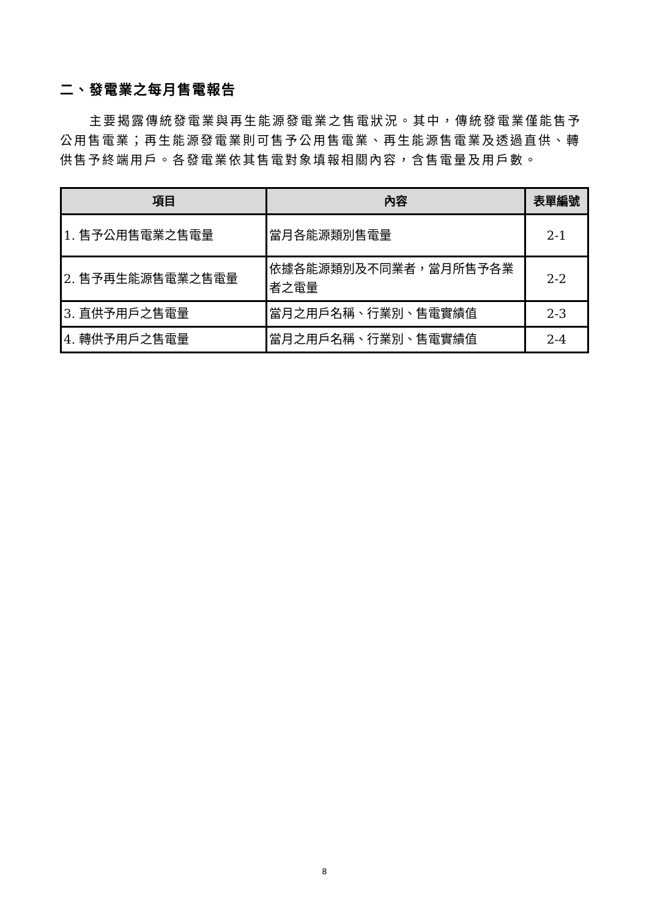二、發電業之每月售電報告
主要揭露傳統發電業與再生能源發電業之售電狀況。其中，傳統發電業僅能售予公用售電業；再生能源發電業則可售予公用售電業、再生能源售電業及透過直供、轉供售予終端用戶。各發電業依其售電對象填報相關內容，含售電量及用戶數。
| 項目 | 內容 | 表單編號 |
| --- | --- | --- |
| 1. 售予公用售電業之售電量 | 當月各能源類別售電量 | 2-1 |
| 2. 售予再生能源售電業之售電量 | 依據各能源類別及不同業者，當月所售予各業者之電量 | 2-2 |
| 3. 直供予用戶之售電量 | 當月之用戶名稱、行業別、售電實績值 | 2-3 |
| 4. 轉供予用戶之售電量 | 當月之用戶名稱、行業別、售電實績值 | 2-4 |
8